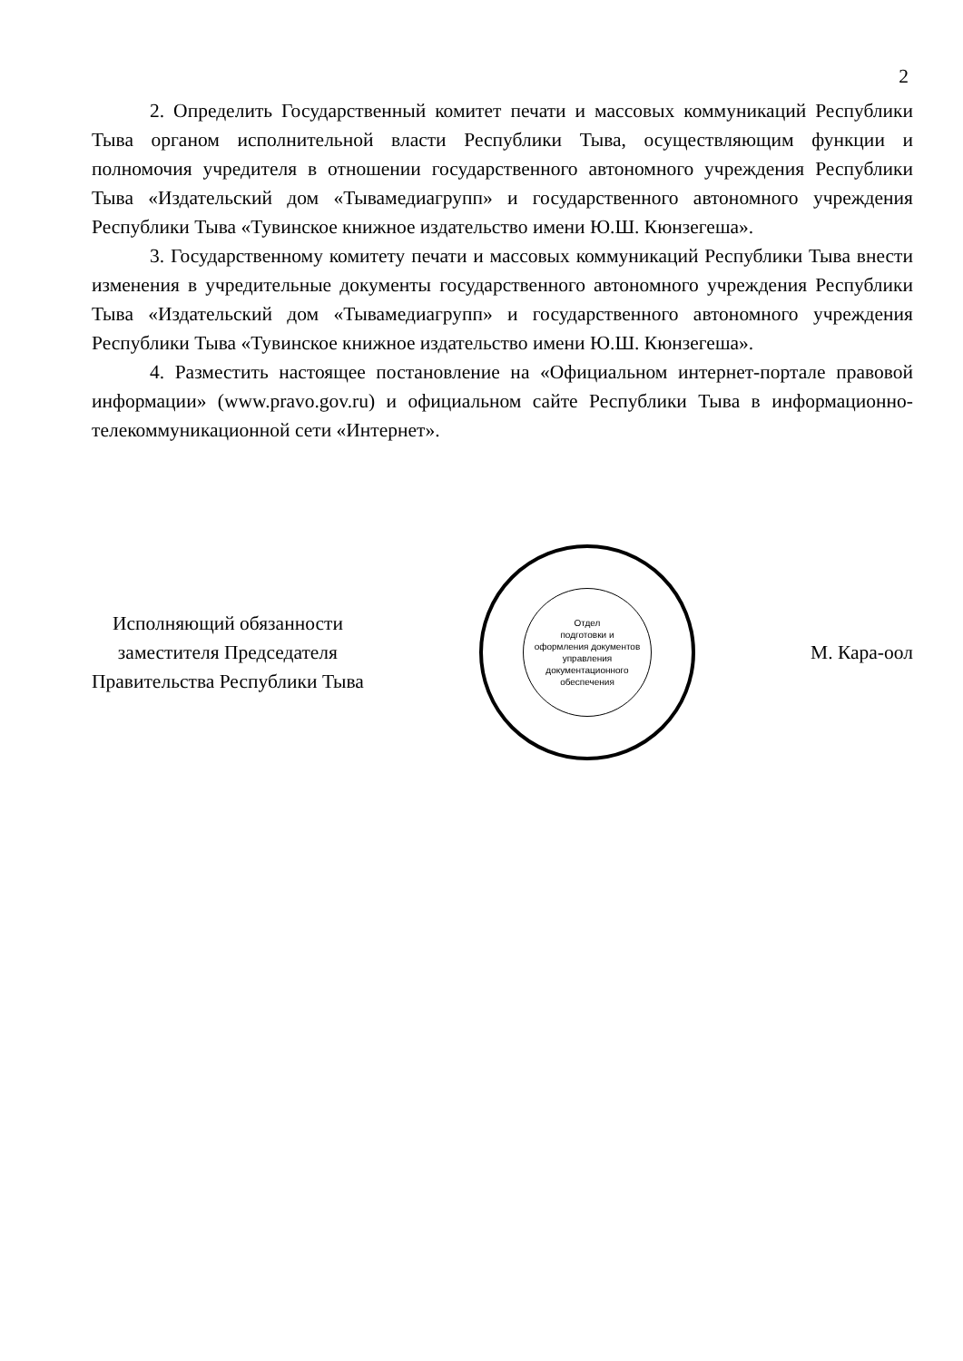2
2. Определить Государственный комитет печати и массовых коммуникаций Республики Тыва органом исполнительной власти Республики Тыва, осуществляющим функции и полномочия учредителя в отношении государственного автономного учреждения Республики Тыва «Издательский дом «Тывамедиагрупп» и государственного автономного учреждения Республики Тыва «Тувинское книжное издательство имени Ю.Ш. Кюнзегеша».
3. Государственному комитету печати и массовых коммуникаций Республики Тыва внести изменения в учредительные документы государственного автономного учреждения Республики Тыва «Издательский дом «Тывамедиагрупп» и государственного автономного учреждения Республики Тыва «Тувинское книжное издательство имени Ю.Ш. Кюнзегеша».
4. Разместить настоящее постановление на «Официальном интернет-портале правовой информации» (www.pravo.gov.ru) и официальном сайте Республики Тыва в информационно-телекоммуникационной сети «Интернет».
Исполняющий обязанности
заместителя Председателя
Правительства Республики Тыва
Отдел
подготовки и
оформления документов
управления
документационного
обеспечения
М. Кара-оол